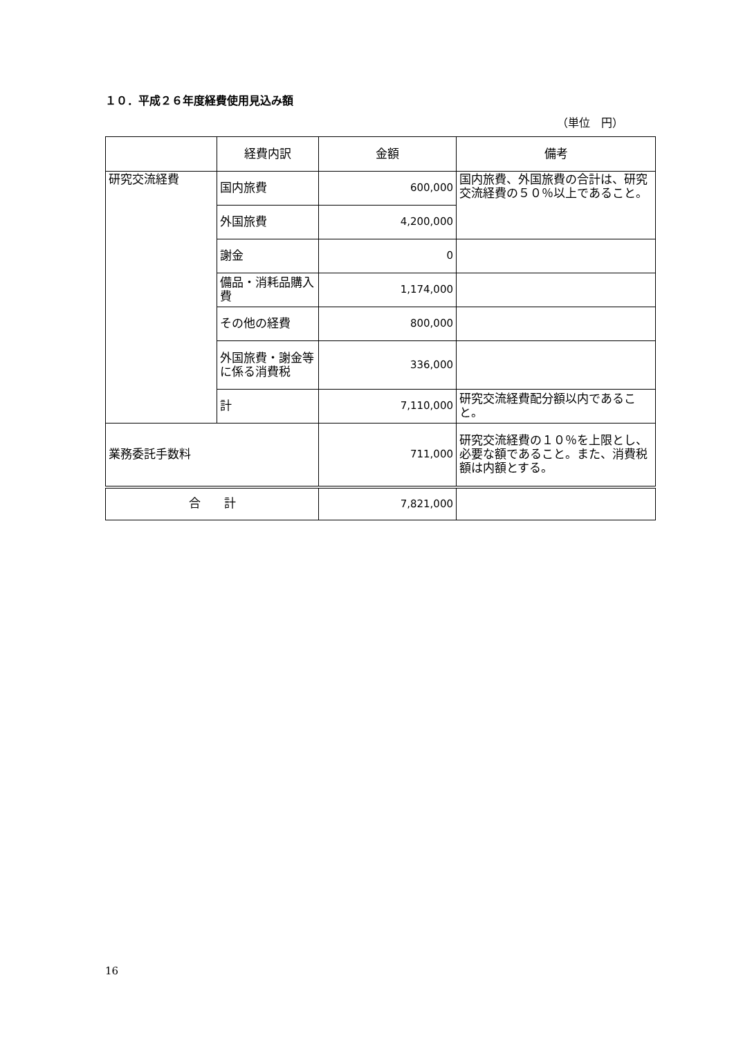１０．平成２６年度経費使用見込み額
（単位　円）
| | 経費内訳 | 金額 | 備考 |
| 研究交流経費 | 国内旅費 | 600,000 | 国内旅費、外国旅費の合計は、研究交流経費の５０％以上であること。 |
| | 外国旅費 | 4,200,000 | |
| | 謝金 | 0 | |
| | 備品・消耗品購入費 | 1,174,000 | |
| | その他の経費 | 800,000 | |
| | 外国旅費・謝金等に係る消費税 | 336,000 | |
| | 計 | 7,110,000 | 研究交流経費配分額以内であること。 |
| 業務委託手数料 | | 711,000 | 研究交流経費の１０％を上限とし、必要な額であること。また、消費税額は内額とする。 |
| 合 計 | | 7,821,000 | |
16